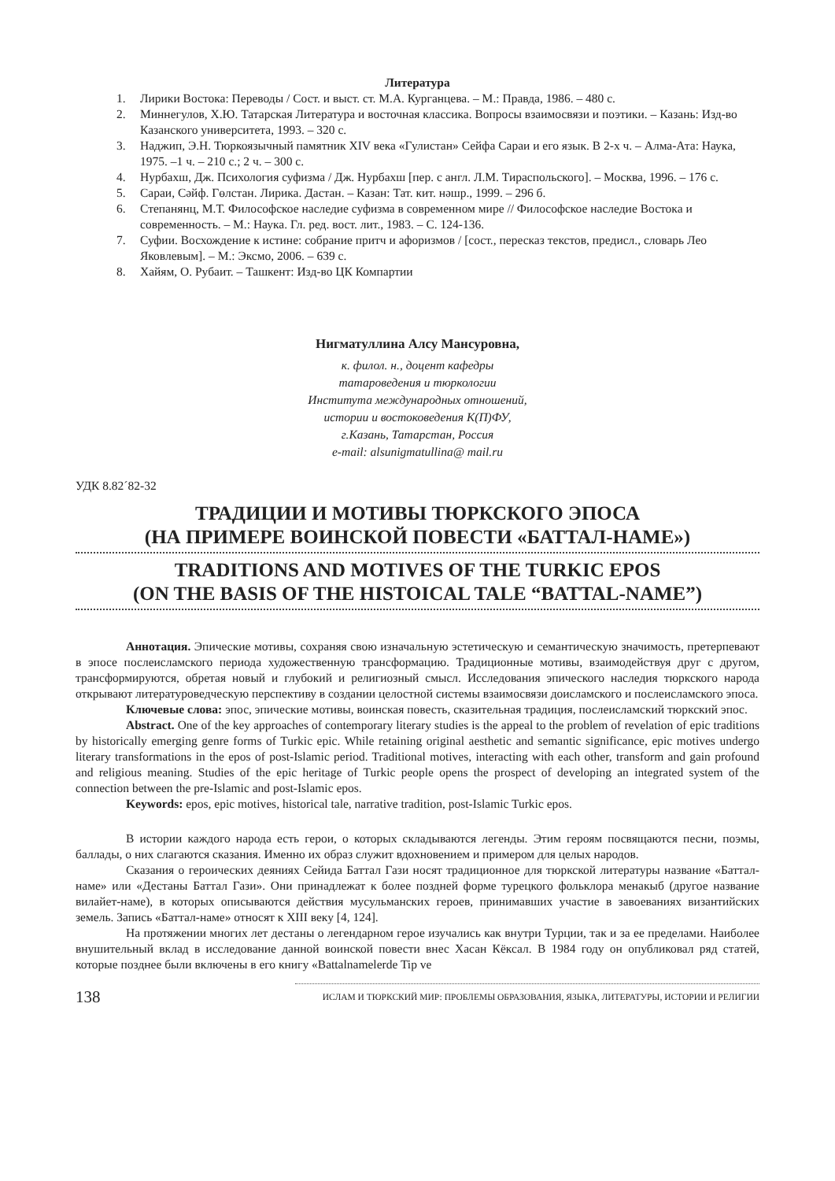Литература
1. Лирики Востока: Переводы / Сост. и выст. ст. М.А. Курганцева. – М.: Правда, 1986. – 480 с.
2. Миннегулов, Х.Ю. Татарская Литература и восточная классика. Вопросы взаимосвязи и поэтики. – Казань: Изд-во Казанского университета, 1993. – 320 с.
3. Наджип, Э.Н. Тюркоязычный памятник XIV века «Гулистан» Сейфа Сараи и его язык. В 2-х ч. – Алма-Ата: Наука, 1975. –1 ч. – 210 с.; 2 ч. – 300 с.
4. Нурбахш, Дж. Психология суфизма / Дж. Нурбахш [пер. с англ. Л.М. Тираспольского]. – Москва, 1996. – 176 с.
5. Сараи, Сәйф. Гөлстан. Лирика. Дастан. – Казан: Тат. кит. нәшр., 1999. – 296 б.
6. Степанянц, М.Т. Философское наследие суфизма в современном мире // Философское наследие Востока и современность. – М.: Наука. Гл. ред. вост. лит., 1983. – С. 124-136.
7. Суфии. Восхождение к истине: собрание притч и афоризмов / [сост., пересказ текстов, предисл., словарь Лео Яковлевым]. – М.: Эксмо, 2006. – 639 с.
8. Хайям, О. Рубаит. – Ташкент: Изд-во ЦК Компартии
Нигматуллина Алсу Мансуровна,
к. филол. н., доцент кафедры
татароведения и тюркологии
Института международных отношений,
истории и востоковедения К(П)ФУ,
г.Казань, Татарстан, Россия
e-mail: alsunigmatullina@ mail.ru
УДК 8.82´82-32
ТРАДИЦИИ И МОТИВЫ ТЮРКСКОГО ЭПОСА
(НА ПРИМЕРЕ ВОИНСКОЙ ПОВЕСТИ «БАТТАЛ-НАМЕ»)
TRADITIONS AND MOTIVES OF THE TURKIC EPOS
(ON THE BASIS OF THE HISTOICAL TALE “BATTAL-NAME”)
Аннотация. Эпические мотивы, сохраняя свою изначальную эстетическую и семантическую значимость, претерпевают в эпосе послеисламского периода художественную трансформацию. Традиционные мотивы, взаимодействуя друг с другом, трансформируются, обретая новый и глубокий и религиозный смысл. Исследования эпического наследия тюркского народа открывают литературоведческую перспективу в создании целостной системы взаимосвязи доисламского и послеисламского эпоса.
Ключевые слова: эпос, эпические мотивы, воинская повесть, сказительная традиция, послеисламский тюркский эпос.
Abstract. One of the key approaches of contemporary literary studies is the appeal to the problem of revelation of epic traditions by historically emerging genre forms of Turkic epic. While retaining original aesthetic and semantic significance, epic motives undergo literary transformations in the epos of post-Islamic period. Traditional motives, interacting with each other, transform and gain profound and religious meaning. Studies of the epic heritage of Turkic people opens the prospect of developing an integrated system of the connection between the pre-Islamic and post-Islamic epos.
Keywords: epos, epic motives, historical tale, narrative tradition, post-Islamic Turkic epos.
В истории каждого народа есть герои, о которых складываются легенды. Этим героям посвящаются песни, поэмы, баллады, о них слагаются сказания. Именно их образ служит вдохновением и примером для целых народов.
Сказания о героических деяниях Сейида Баттал Гази носят традиционное для тюркской литературы название «Баттал-наме» или «Дестаны Баттал Гази». Они принадлежат к более поздней форме турецкого фольклора менакыб (другое название вилайет-наме), в которых описываются действия мусульманских героев, принимавших участие в завоеваниях византийских земель. Запись «Баттал-наме» относят к XIII веку [4, 124].
На протяжении многих лет дестаны о легендарном герое изучались как внутри Турции, так и за ее пределами. Наиболее внушительный вклад в исследование данной воинской повести внес Хасан Кёксал. В 1984 году он опубликовал ряд статей, которые позднее были включены в его книгу «Battalnamelerde Tip ve
138 ИСЛАМ И ТЮРКСКИЙ МИР: ПРОБЛЕМЫ ОБРАЗОВАНИЯ, ЯЗЫКА, ЛИТЕРАТУРЫ, ИСТОРИИ И РЕЛИГИИ